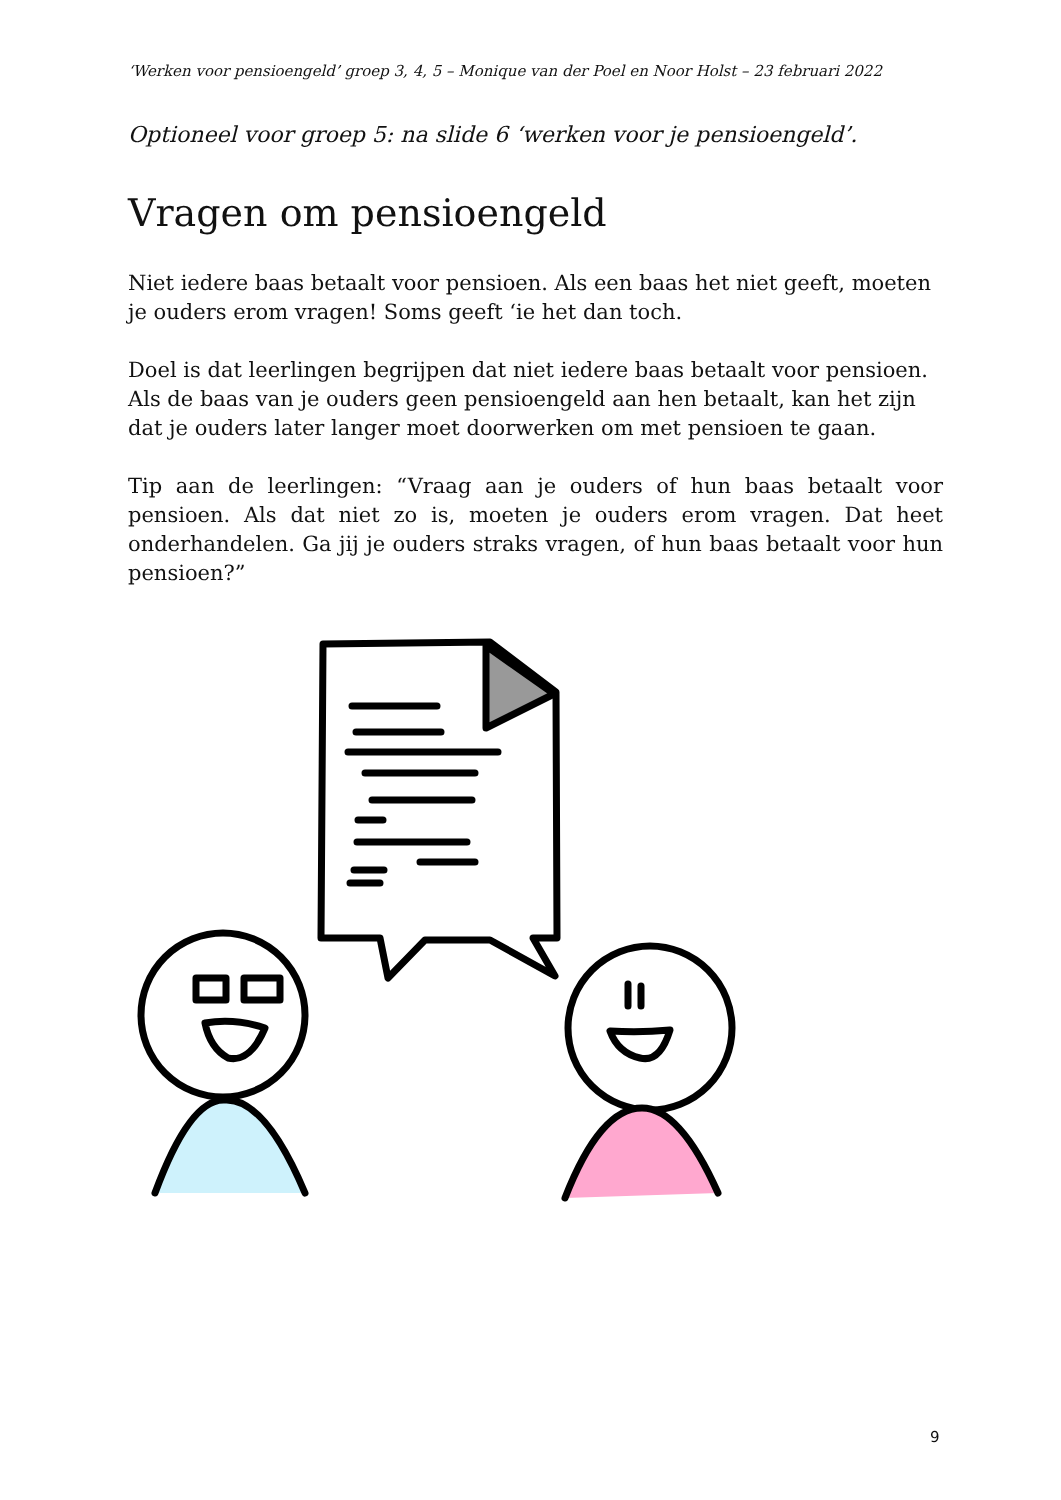‘Werken voor pensioengeld’ groep 3, 4, 5 – Monique van der Poel en Noor Holst – 23 februari 2022
Optioneel voor groep 5: na slide 6 ‘werken voor je pensioengeld’.
Vragen om pensioengeld
Niet iedere baas betaalt voor pensioen. Als een baas het niet geeft, moeten je ouders erom vragen! Soms geeft ‘ie het dan toch.
Doel is dat leerlingen begrijpen dat niet iedere baas betaalt voor pensioen. Als de baas van je ouders geen pensioengeld aan hen betaalt, kan het zijn dat je ouders later langer moet doorwerken om met pensioen te gaan.
Tip aan de leerlingen: “Vraag aan je ouders of hun baas betaalt voor pensioen. Als dat niet zo is, moeten je ouders erom vragen. Dat heet onderhandelen. Ga jij je ouders straks vragen, of hun baas betaalt voor hun pensioen?”
9